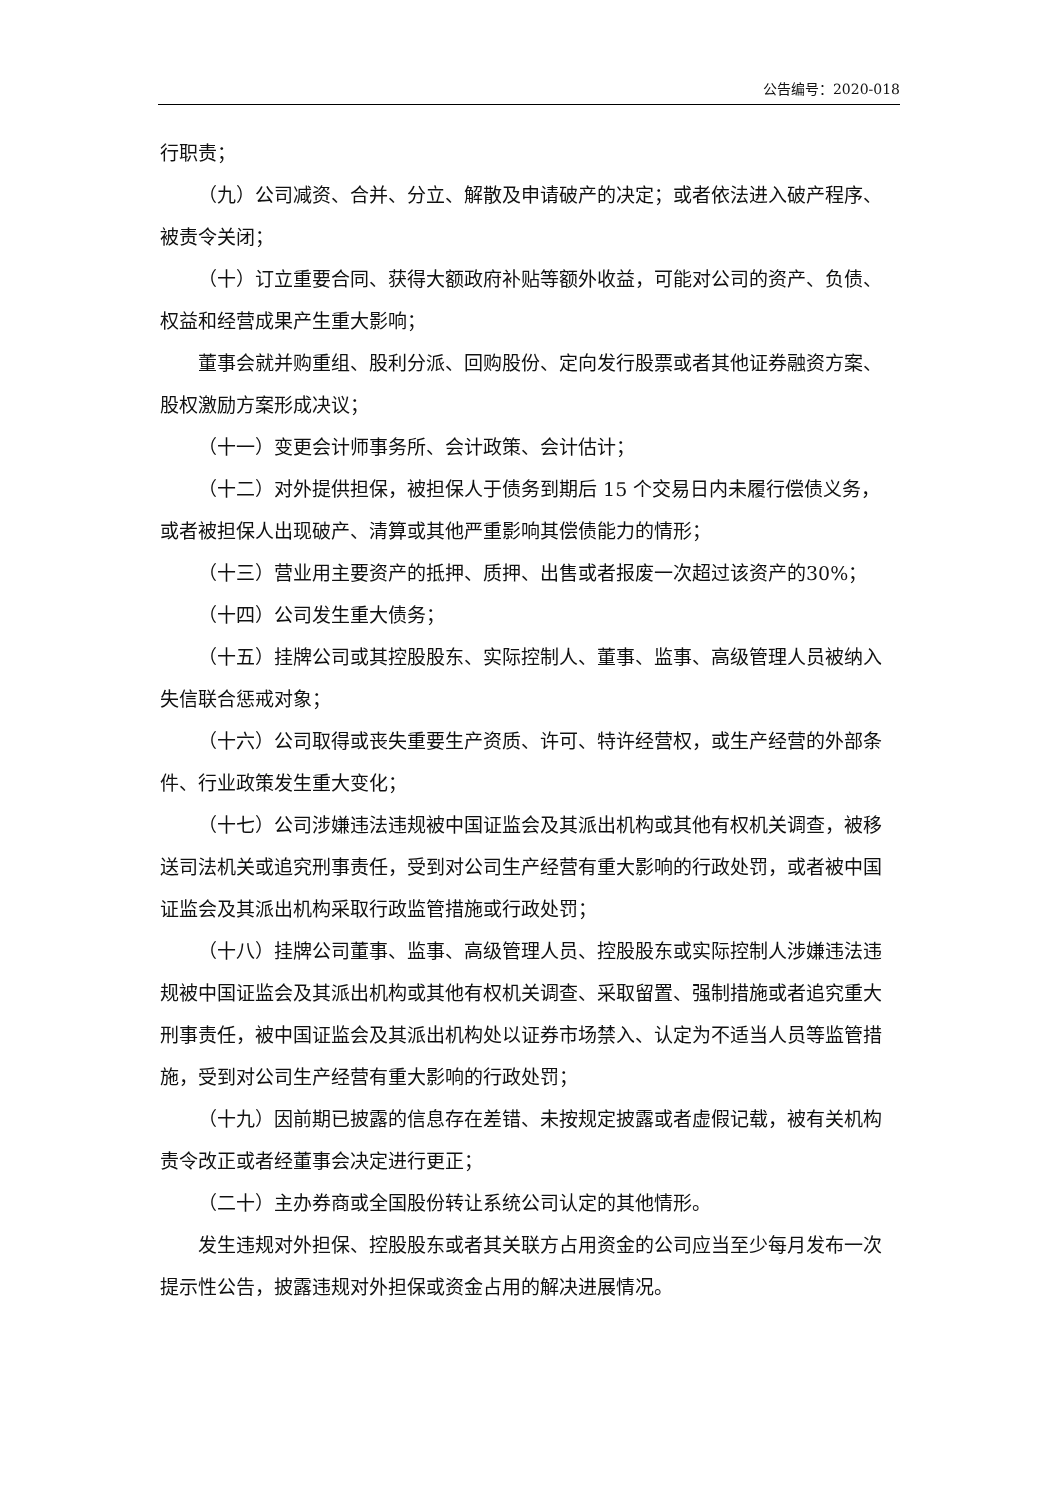公告编号：2020-018
行职责；
（九）公司减资、合并、分立、解散及申请破产的决定；或者依法进入破产程序、被责令关闭；
（十）订立重要合同、获得大额政府补贴等额外收益，可能对公司的资产、负债、权益和经营成果产生重大影响；
董事会就并购重组、股利分派、回购股份、定向发行股票或者其他证券融资方案、股权激励方案形成决议；
（十一）变更会计师事务所、会计政策、会计估计；
（十二）对外提供担保，被担保人于债务到期后 15 个交易日内未履行偿债义务，或者被担保人出现破产、清算或其他严重影响其偿债能力的情形；
（十三）营业用主要资产的抵押、质押、出售或者报废一次超过该资产的30%；
（十四）公司发生重大债务；
（十五）挂牌公司或其控股股东、实际控制人、董事、监事、高级管理人员被纳入失信联合惩戒对象；
（十六）公司取得或丧失重要生产资质、许可、特许经营权，或生产经营的外部条件、行业政策发生重大变化；
（十七）公司涉嫌违法违规被中国证监会及其派出机构或其他有权机关调查，被移送司法机关或追究刑事责任，受到对公司生产经营有重大影响的行政处罚，或者被中国证监会及其派出机构采取行政监管措施或行政处罚；
（十八）挂牌公司董事、监事、高级管理人员、控股股东或实际控制人涉嫌违法违规被中国证监会及其派出机构或其他有权机关调查、采取留置、强制措施或者追究重大刑事责任，被中国证监会及其派出机构处以证券市场禁入、认定为不适当人员等监管措施，受到对公司生产经营有重大影响的行政处罚；
（十九）因前期已披露的信息存在差错、未按规定披露或者虚假记载，被有关机构责令改正或者经董事会决定进行更正；
（二十）主办券商或全国股份转让系统公司认定的其他情形。
发生违规对外担保、控股股东或者其关联方占用资金的公司应当至少每月发布一次提示性公告，披露违规对外担保或资金占用的解决进展情况。